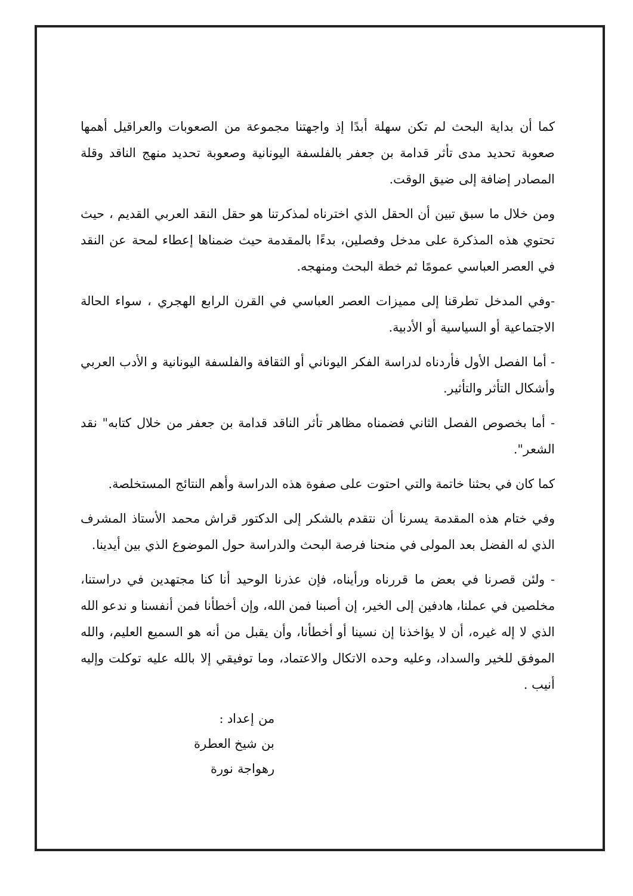كما أن بداية البحث لم تكن سهلة أبدًا إذ واجهتنا مجموعة من الصعوبات والعراقيل أهمها صعوبة تحديد مدى تأثر قدامة بن جعفر بالفلسفة اليونانية وصعوبة تحديد منهج الناقد وقلة المصادر إضافة إلى ضيق الوقت.
ومن خلال ما سبق تبين أن الحقل الذي اخترناه لمذكرتنا هو حقل النقد العربي القديم ، حيث تحتوي هذه المذكرة على مدخل وفصلين، بدءًا بالمقدمة حيث ضمناها إعطاء لمحة عن النقد في العصر العباسي عمومًا ثم خطة البحث ومنهجه.
-وفي المدخل تطرقنا إلى مميزات العصر العباسي في القرن الرابع الهجري ، سواء الحالة الاجتماعية أو السياسية أو الأدبية.
- أما الفصل الأول فأردناه لدراسة الفكر اليوناني أو الثقافة والفلسفة اليونانية و الأدب العربي وأشكال التأثر والتأثير.
- أما بخصوص الفصل الثاني فضمناه مظاهر تأثر الناقد قدامة بن جعفر من خلال كتابه" نقد الشعر".
كما كان في بحثنا خاتمة والتي احتوت على صفوة هذه الدراسة وأهم النتائج المستخلصة.
وفي ختام هذه المقدمة يسرنا أن نتقدم بالشكر إلى الدكتور قراش محمد الأستاذ المشرف الذي له الفضل بعد المولى في منحنا فرصة البحث والدراسة حول الموضوع الذي بين أيدينا.
- ولئن قصرنا في بعض ما قررناه ورأيناه، فإن عذرنا الوحيد أنا كنا مجتهدين في دراستنا، مخلصين في عملنا، هادفين إلى الخير، إن أصبنا فمن الله، وإن أخطأنا فمن أنفسنا و ندعو الله الذي لا إله غيره، أن لا يؤاخذنا إن نسينا أو أخطأنا، وأن يقبل من أنه هو السميع العليم، والله الموفق للخير والسداد، وعليه وحده الاتكال والاعتماد، وما توفيقي إلا بالله عليه توكلت وإليه أنيب .
من إعداد :
بن شيخ العطرة
رهواجة نورة